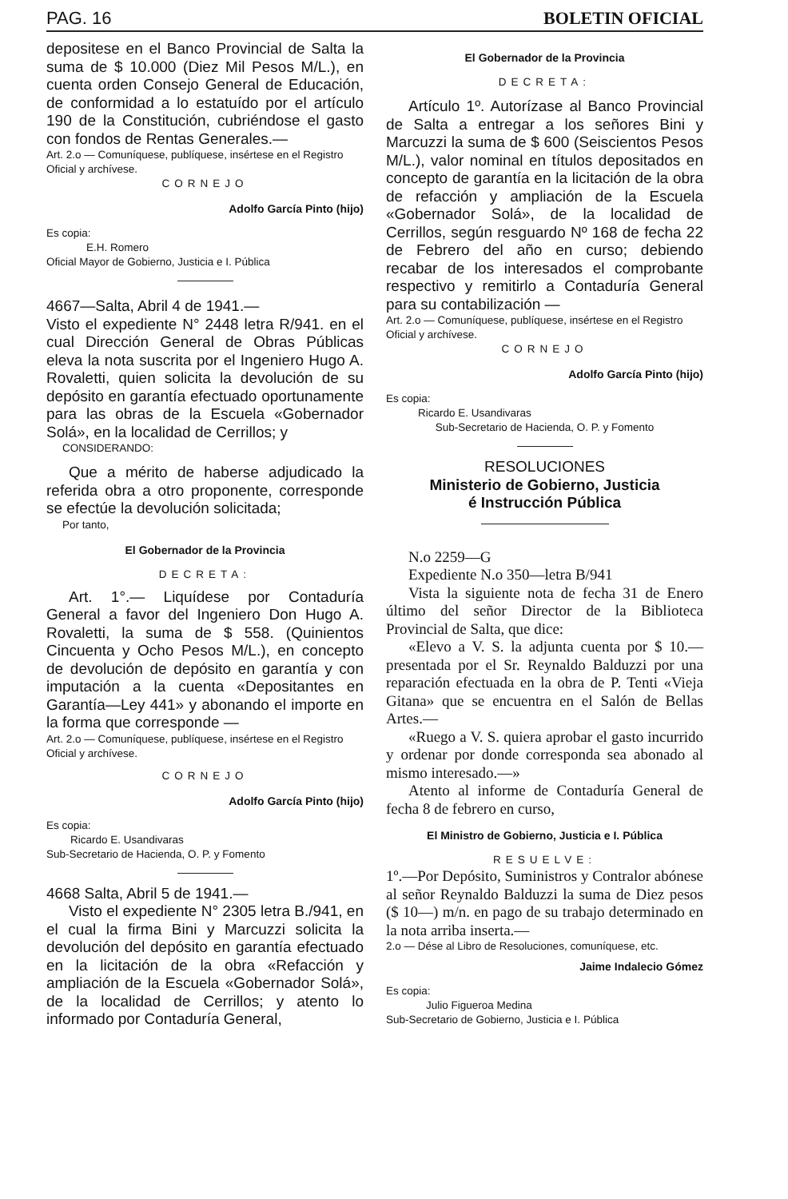PAG. 16 BOLETIN OFICIAL
depositese en el Banco Provincial de Salta la suma de $ 10.000 (Diez Mil Pesos M/L.), en cuenta orden Consejo General de Educación, de conformidad a lo estatuído por el artículo 190 de la Constitución, cubriéndose el gasto con fondos de Rentas Generales.—
Art. 2.o — Comuníquese, publíquese, insértese en el Registro Oficial y archívese.
CORNEJO
Adolfo García Pinto (hijo)
Es copia:
E.H. Romero
Oficial Mayor de Gobierno, Justicia e I. Pública
4667—Salta, Abril 4 de 1941.—
Visto el expediente N° 2448 letra R/941. en el cual Dirección General de Obras Públicas eleva la nota suscrita por el Ingeniero Hugo A. Rovaletti, quien solicita la devolución de su depósito en garantía efectuado oportunamente para las obras de la Escuela «Gobernador Solá», en la localidad de Cerrillos; y
CONSIDERANDO:
Que a mérito de haberse adjudicado la referida obra a otro proponente, corresponde se efectúe la devolución solicitada;
Por tanto,
El Gobernador de la Provincia
DECRETA:
Art. 1°.— Liquídese por Contaduría General a favor del Ingeniero Don Hugo A. Rovaletti, la suma de $ 558. (Quinientos Cincuenta y Ocho Pesos M/L.), en concepto de devolución de depósito en garantía y con imputación a la cuenta «Depositantes en Garantía—Ley 441» y abonando el importe en la forma que corresponde —
Art. 2.o — Comuníquese, publíquese, insértese en el Registro Oficial y archívese.
CORNEJO
Adolfo García Pinto (hijo)
Es copia:
Ricardo E. Usandivaras
Sub-Secretario de Hacienda, O. P. y Fomento
4668 Salta, Abril 5 de 1941.—
Visto el expediente N° 2305 letra B./941, en el cual la firma Bini y Marcuzzi solicita la devolución del depósito en garantía efectuado en la licitación de la obra «Refacción y ampliación de la Escuela «Gobernador Solá», de la localidad de Cerrillos; y atento lo informado por Contaduría General,
El Gobernador de la Provincia
DECRETA:
Artículo 1º. Autorízase al Banco Provincial de Salta a entregar a los señores Bini y Marcuzzi la suma de $ 600 (Seiscientos Pesos M/L.), valor nominal en títulos depositados en concepto de garantía en la licitación de la obra de refacción y ampliación de la Escuela «Gobernador Solá», de la localidad de Cerrillos, según resguardo Nº 168 de fecha 22 de Febrero del año en curso; debiendo recabar de los interesados el comprobante respectivo y remitirlo a Contaduría General para su contabilización —
Art. 2.o — Comuníquese, publíquese, insértese en el Registro Oficial y archívese.
CORNEJO
Adolfo García Pinto (hijo)
Es copia:
Ricardo E. Usandivaras
Sub-Secretario de Hacienda, O. P. y Fomento
RESOLUCIONES
Ministerio de Gobierno, Justicia
é Instrucción Pública
N.o 2259—G
Expediente N.o 350—letra B/941
Vista la siguiente nota de fecha 31 de Enero último del señor Director de la Biblioteca Provincial de Salta, que dice:
«Elevo a V. S. la adjunta cuenta por $ 10.—presentada por el Sr. Reynaldo Balduzzi por una reparación efectuada en la obra de P. Tenti «Vieja Gitana» que se encuentra en el Salón de Bellas Artes.—
«Ruego a V. S. quiera aprobar el gasto incurrido y ordenar por donde corresponda sea abonado al mismo interesado.—»
Atento al informe de Contaduría General de fecha 8 de febrero en curso,
El Ministro de Gobierno, Justicia e I. Pública
RESUELVE:
1º.—Por Depósito, Suministros y Contralor abónese al señor Reynaldo Balduzzi la suma de Diez pesos ($ 10—) m/n. en pago de su trabajo determinado en la nota arriba inserta.—
2.o — Dése al Libro de Resoluciones, comuníquese, etc.
Jaime Indalecio Gómez
Es copia:
Julio Figueroa Medina
Sub-Secretario de Gobierno, Justicia e I. Pública